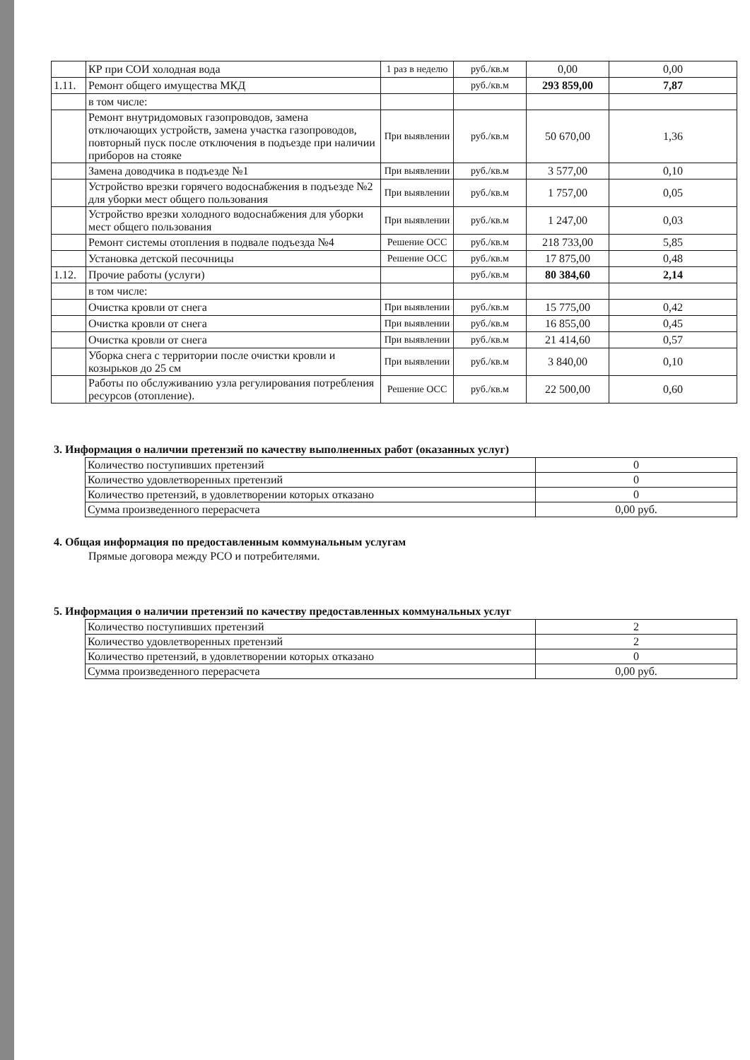| | КР при СОИ холодная вода | 1 раз в неделю | руб./кв.м | 0,00 | 0,00 |
| 1.11. | Ремонт общего имущества МКД | | руб./кв.м | 293 859,00 | 7,87 |
| | в том числе: | | | | |
| | Ремонт внутридомовых газопроводов, замена отключающих устройств, замена участка газопроводов, повторный пуск после отключения в подъезде при наличии приборов на стояке | При выявлении | руб./кв.м | 50 670,00 | 1,36 |
| | Замена доводчика в подъезде №1 | При выявлении | руб./кв.м | 3 577,00 | 0,10 |
| | Устройство врезки горячего водоснабжения в подъезде №2 для уборки мест общего пользования | При выявлении | руб./кв.м | 1 757,00 | 0,05 |
| | Устройство врезки холодного водоснабжения для уборки мест общего пользования | При выявлении | руб./кв.м | 1 247,00 | 0,03 |
| | Ремонт системы отопления в подвале подъезда №4 | Решение ОСС | руб./кв.м | 218 733,00 | 5,85 |
| | Установка детской песочницы | Решение ОСС | руб./кв.м | 17 875,00 | 0,48 |
| 1.12. | Прочие работы (услуги) | | руб./кв.м | 80 384,60 | 2,14 |
| | в том числе: | | | | |
| | Очистка кровли от снега | При выявлении | руб./кв.м | 15 775,00 | 0,42 |
| | Очистка кровли от снега | При выявлении | руб./кв.м | 16 855,00 | 0,45 |
| | Очистка кровли от снега | При выявлении | руб./кв.м | 21 414,60 | 0,57 |
| | Уборка снега с территории после очистки кровли и козырьков до 25 см | При выявлении | руб./кв.м | 3 840,00 | 0,10 |
| | Работы по обслуживанию узла регулирования потребления ресурсов (отопление). | Решение ОСС | руб./кв.м | 22 500,00 | 0,60 |
3. Информация о наличии претензий по качеству выполненных работ (оказанных услуг)
| Количество поступивших претензий | 0 |
| Количество удовлетворенных претензий | 0 |
| Количество претензий, в удовлетворении которых отказано | 0 |
| Сумма произведенного перерасчета | 0,00 руб. |
4. Общая информация по предоставленным коммунальным услугам
Прямые договора между РСО и потребителями.
5. Информация о наличии претензий по качеству предоставленных коммунальных услуг
| Количество поступивших претензий | 2 |
| Количество удовлетворенных претензий | 2 |
| Количество претензий, в удовлетворении которых отказано | 0 |
| Сумма произведенного перерасчета | 0,00 руб. |